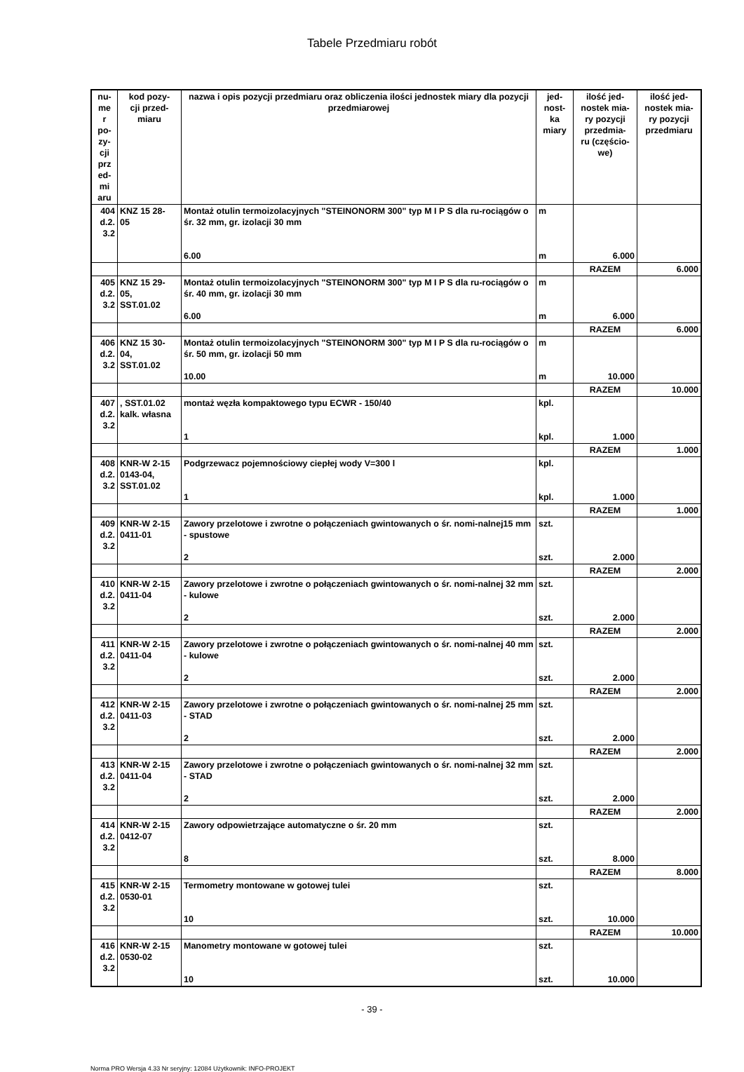Tabele Przedmiaru robót
| nu- me r po- zy- cji prz ed- mi aru | kod pozy- cji przed- miaru | nazwa i opis pozycji przedmiaru oraz obliczenia ilości jednostek miary dla pozycji przedmiarowej | jed- nost- ka miary | ilość jed- nostek mia- ry pozycji przedmia- ru (częścio- we) | ilość jed- nostek mia- ry pozycji przedmiaru |
| --- | --- | --- | --- | --- | --- |
| 404 d.2. 3.2 | KNZ 15 28- 05 | Montaż otulin termoizolacyjnych "STEINONORM 300" typ M I P S dla ru-rociągów o śr. 32 mm, gr. izolacji 30 mm 6.00 | m m | 6.000 | |
| | | | | RAZEM | 6.000 |
| 405 d.2. 3.2 | KNZ 15 29- 05, SST.01.02 | Montaż otulin termoizolacyjnych "STEINONORM 300" typ M I P S dla ru-rociągów o śr. 40 mm, gr. izolacji 30 mm 6.00 | m m | 6.000 | |
| | | | | RAZEM | 6.000 |
| 406 d.2. 3.2 | KNZ 15 30- 04, SST.01.02 | Montaż otulin termoizolacyjnych "STEINONORM 300" typ M I P S dla ru-rociągów o śr. 50 mm, gr. izolacji 50 mm 10.00 | m m | 10.000 | |
| | | | | RAZEM | 10.000 |
| 407 d.2. 3.2 | , SST.01.02 kalk. własna | montaż węzła kompaktowego typu ECWR - 150/40 1 | kpl. kpl. | 1.000 | |
| | | | | RAZEM | 1.000 |
| 408 d.2. 3.2 | KNR-W 2-15 0143-04, SST.01.02 | Podgrzewacz pojemnościowy ciepłej wody V=300 l 1 | kpl. kpl. | 1.000 | |
| | | | | RAZEM | 1.000 |
| 409 d.2. 3.2 | KNR-W 2-15 0411-01 | Zawory przelotowe i zwrotne o połączeniach gwintowanych o śr. nomi-nalnej15 mm - spustowe 2 | szt. szt. | 2.000 | |
| | | | | RAZEM | 2.000 |
| 410 d.2. 3.2 | KNR-W 2-15 0411-04 | Zawory przelotowe i zwrotne o połączeniach gwintowanych o śr. nomi-nalnej 32 mm - kulowe 2 | szt. szt. | 2.000 | |
| | | | | RAZEM | 2.000 |
| 411 d.2. 3.2 | KNR-W 2-15 0411-04 | Zawory przelotowe i zwrotne o połączeniach gwintowanych o śr. nomi-nalnej 40 mm - kulowe 2 | szt. szt. | 2.000 | |
| | | | | RAZEM | 2.000 |
| 412 d.2. 3.2 | KNR-W 2-15 0411-03 | Zawory przelotowe i zwrotne o połączeniach gwintowanych o śr. nomi-nalnej 25 mm - STAD 2 | szt. szt. | 2.000 | |
| | | | | RAZEM | 2.000 |
| 413 d.2. 3.2 | KNR-W 2-15 0411-04 | Zawory przelotowe i zwrotne o połączeniach gwintowanych o śr. nomi-nalnej 32 mm - STAD 2 | szt. szt. | 2.000 | |
| | | | | RAZEM | 2.000 |
| 414 d.2. 3.2 | KNR-W 2-15 0412-07 | Zawory odpowietrzające automatyczne o śr. 20 mm 8 | szt. szt. | 8.000 | |
| | | | | RAZEM | 8.000 |
| 415 d.2. 3.2 | KNR-W 2-15 0530-01 | Termometry montowane w gotowej tulei 10 | szt. szt. | 10.000 | |
| | | | | RAZEM | 10.000 |
| 416 d.2. 3.2 | KNR-W 2-15 0530-02 | Manometry montowane w gotowej tulei 10 | szt. szt. | 10.000 | |
- 39 -
Norma PRO Wersja 4.33 Nr seryjny: 12084 Użytkownik: INFO-PROJEKT